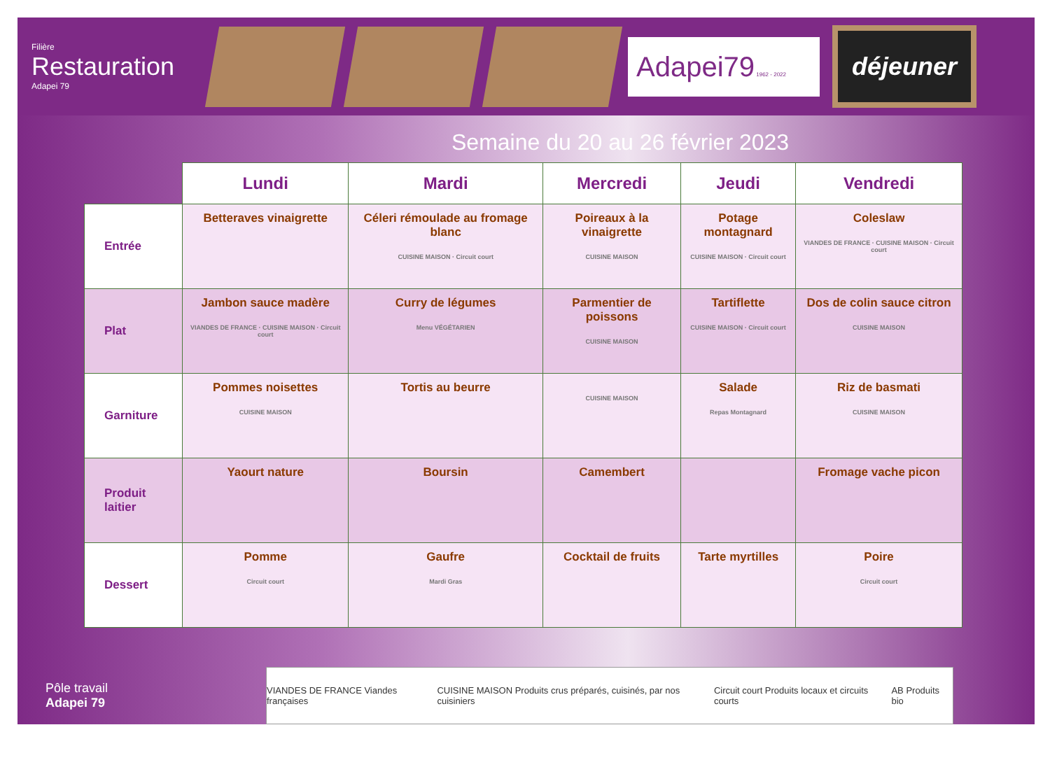Filière
Restauration
Adapei 79
Adapei79 1962 - 2022
déjeuner
Semaine du 20 au 26 février 2023
| | Lundi | Mardi | Mercredi | Jeudi | Vendredi |
| --- | --- | --- | --- | --- | --- |
| Entrée | Betteraves vinaigrette | Céleri rémoulade au fromage blanc CUISINE MAISON · Circuit court | Poireaux à la vinaigrette CUISINE MAISON | Potage montagnard CUISINE MAISON · Circuit court | Coleslaw VIANDES DE FRANCE · CUISINE MAISON · Circuit court |
| Plat | Jambon sauce madère VIANDES DE FRANCE · CUISINE MAISON · Circuit court | Curry de légumes Menu VÉGÉTARIEN | Parmentier de poissons CUISINE MAISON | Tartiflette CUISINE MAISON · Circuit court | Dos de colin sauce citron CUISINE MAISON |
| Garniture | Pommes noisettes CUISINE MAISON | Tortis au beurre | CUISINE MAISON | Salade Repas Montagnard | Riz de basmati CUISINE MAISON |
| Produit laitier | Yaourt nature | Boursin | Camembert | | Fromage vache picon |
| Dessert | Pomme Circuit court | Gaufre Mardi Gras | Cocktail de fruits | Tarte myrtilles | Poire Circuit court |
Pôle travail
Adapei 79
VIANDES DE FRANCE Viandes françaises CUISINE MAISON Produits crus préparés, cuisinés, par nos cuisiniers Circuit court Produits locaux et circuits courts AB Produits bio